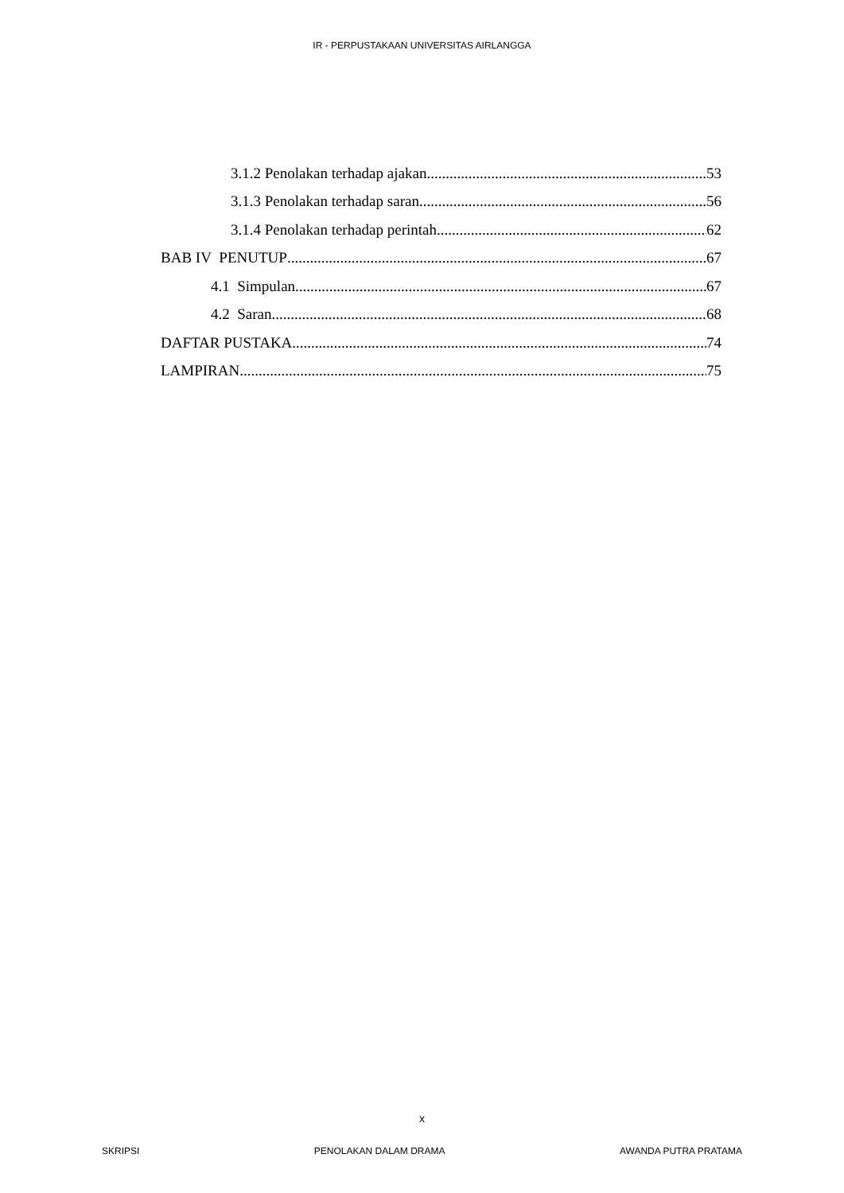IR - PERPUSTAKAAN UNIVERSITAS AIRLANGGA
3.1.2 Penolakan terhadap ajakan 53
3.1.3 Penolakan terhadap saran 56
3.1.4 Penolakan terhadap perintah 62
BAB IV PENUTUP 67
4.1 Simpulan 67
4.2 Saran 68
DAFTAR PUSTAKA 74
LAMPIRAN 75
x
SKRIPSI PENOLAKAN DALAM DRAMA AWANDA PUTRA PRATAMA